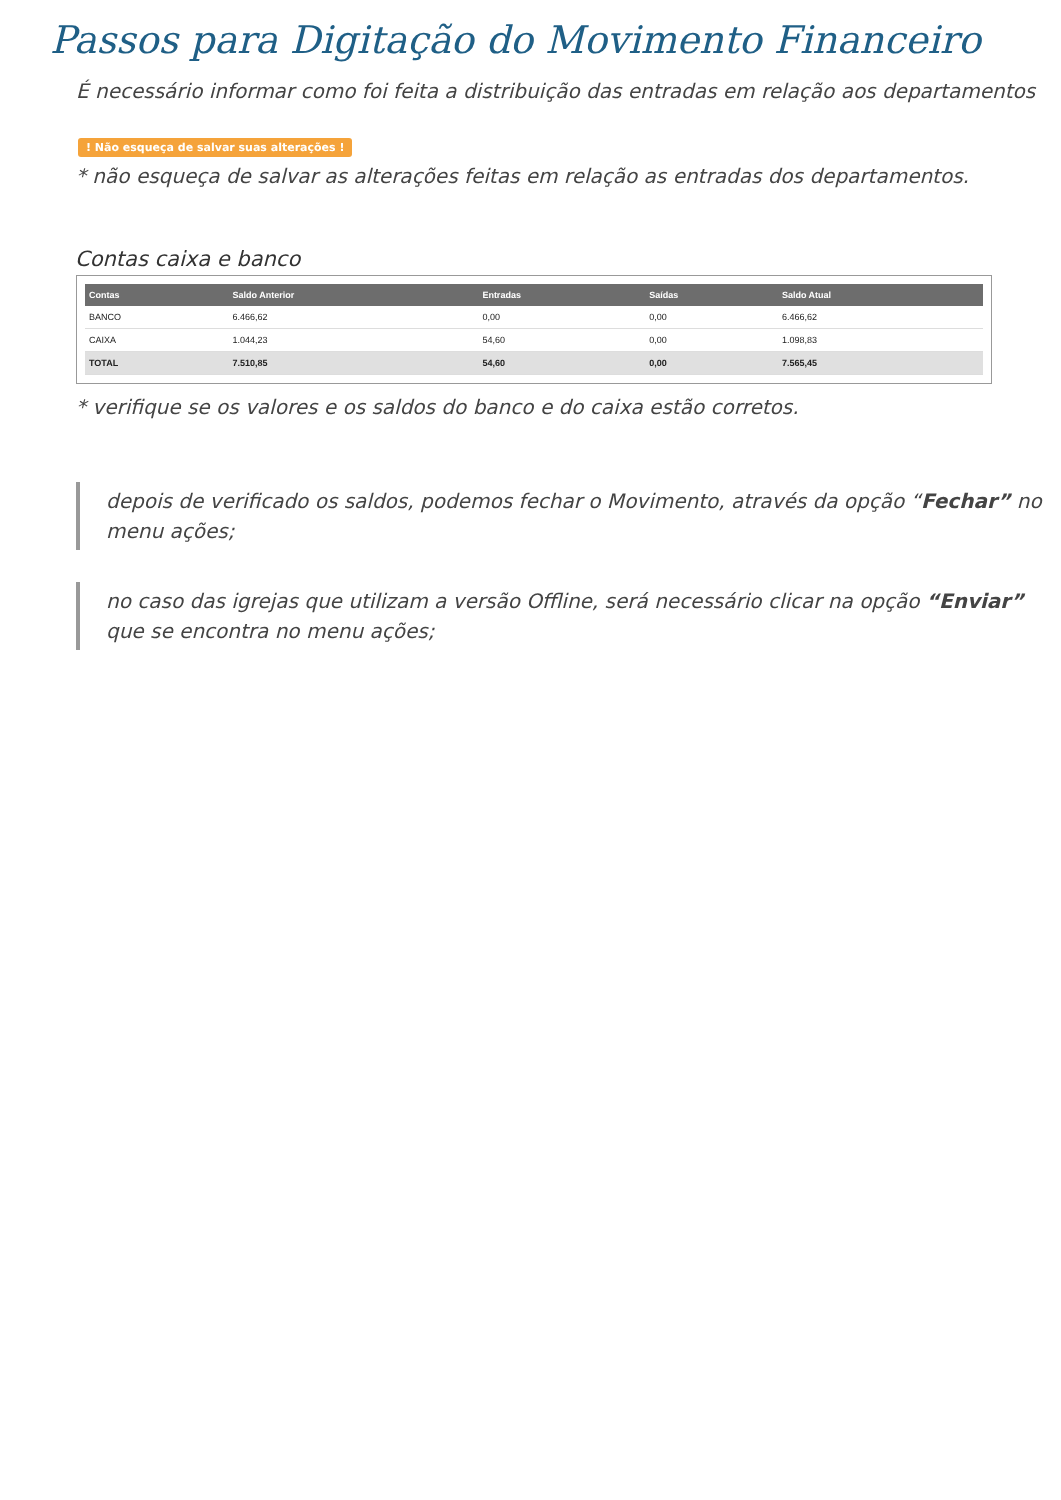Passos para Digitação do Movimento Financeiro
É necessário informar como foi feita a distribuição das entradas em relação aos departamentos
! Não esqueça de salvar suas alterações !
* não esqueça de salvar as alterações feitas em relação as entradas dos departamentos.
Contas caixa e banco
| Contas | Saldo Anterior | Entradas | Saídas | Saldo Atual |
| --- | --- | --- | --- | --- |
| BANCO | 6.466,62 | 0,00 | 0,00 | 6.466,62 |
| CAIXA | 1.044,23 | 54,60 | 0,00 | 1.098,83 |
| TOTAL | 7.510,85 | 54,60 | 0,00 | 7.565,45 |
* verifique se os valores e os saldos do banco e do caixa estão corretos.
depois de verificado os saldos, podemos fechar o Movimento, através da opção “Fechar” no menu ações;
no caso das igrejas que utilizam a versão Offline, será necessário clicar na opção “Enviar” que se encontra no menu ações;